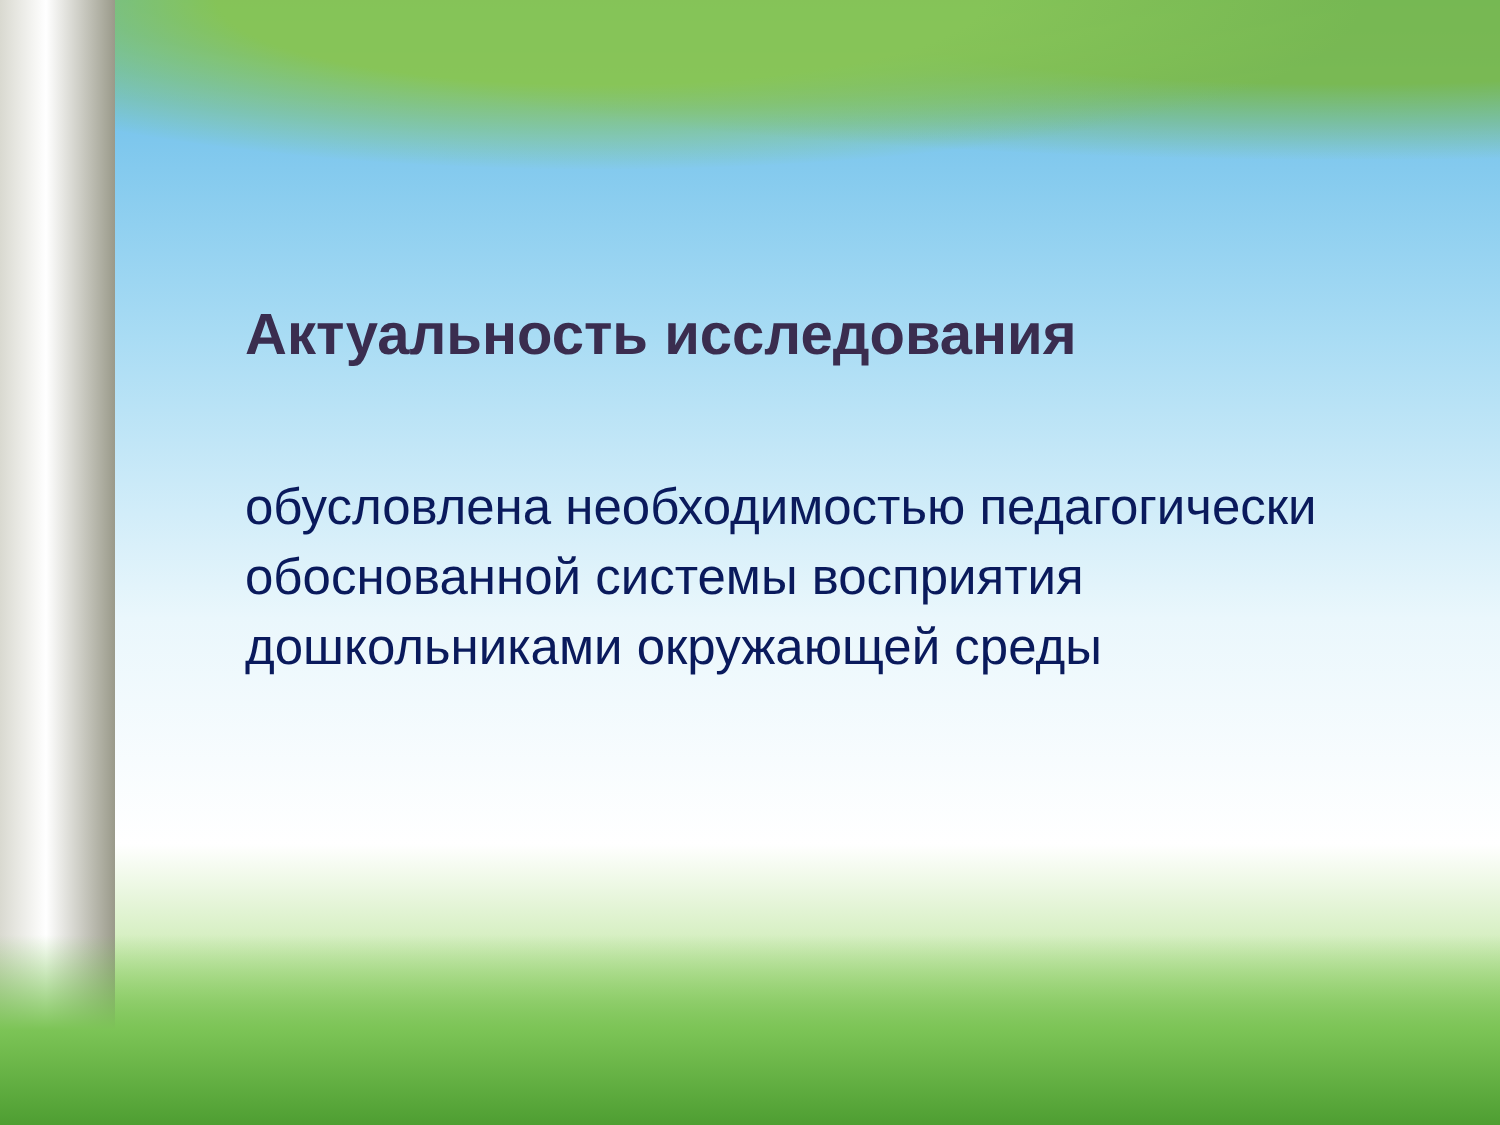Актуальность исследования
обусловлена необходимостью педагогически обоснованной системы восприятия дошкольниками окружающей среды